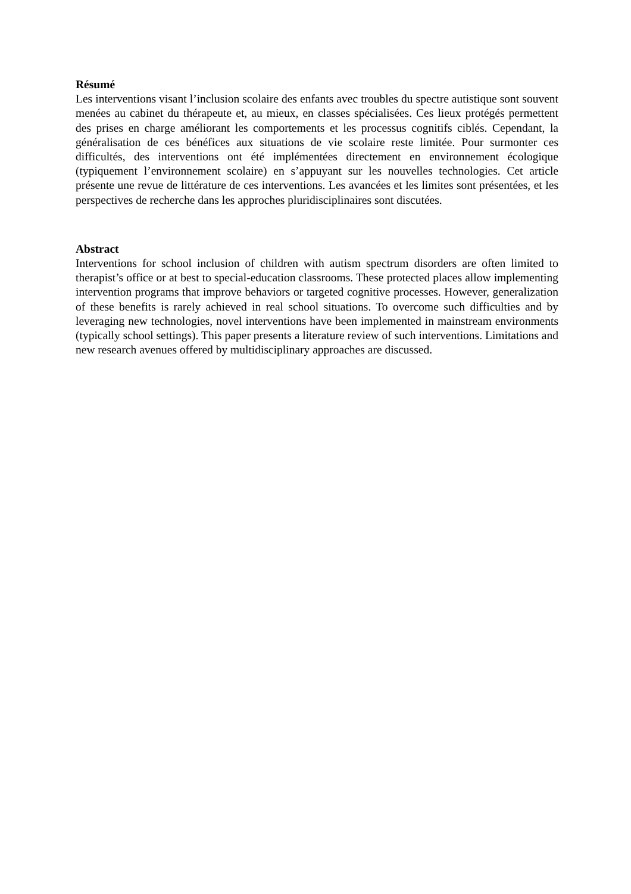Résumé
Les interventions visant l’inclusion scolaire des enfants avec troubles du spectre autistique sont souvent menées au cabinet du thérapeute et, au mieux, en classes spécialisées. Ces lieux protégés permettent des prises en charge améliorant les comportements et les processus cognitifs ciblés. Cependant, la généralisation de ces bénéfices aux situations de vie scolaire reste limitée. Pour surmonter ces difficultés, des interventions ont été implémentées directement en environnement écologique (typiquement l’environnement scolaire) en s’appuyant sur les nouvelles technologies. Cet article présente une revue de littérature de ces interventions. Les avancées et les limites sont présentées, et les perspectives de recherche dans les approches pluridisciplinaires sont discutées.
Abstract
Interventions for school inclusion of children with autism spectrum disorders are often limited to therapist’s office or at best to special-education classrooms. These protected places allow implementing intervention programs that improve behaviors or targeted cognitive processes. However, generalization of these benefits is rarely achieved in real school situations. To overcome such difficulties and by leveraging new technologies, novel interventions have been implemented in mainstream environments (typically school settings). This paper presents a literature review of such interventions. Limitations and new research avenues offered by multidisciplinary approaches are discussed.